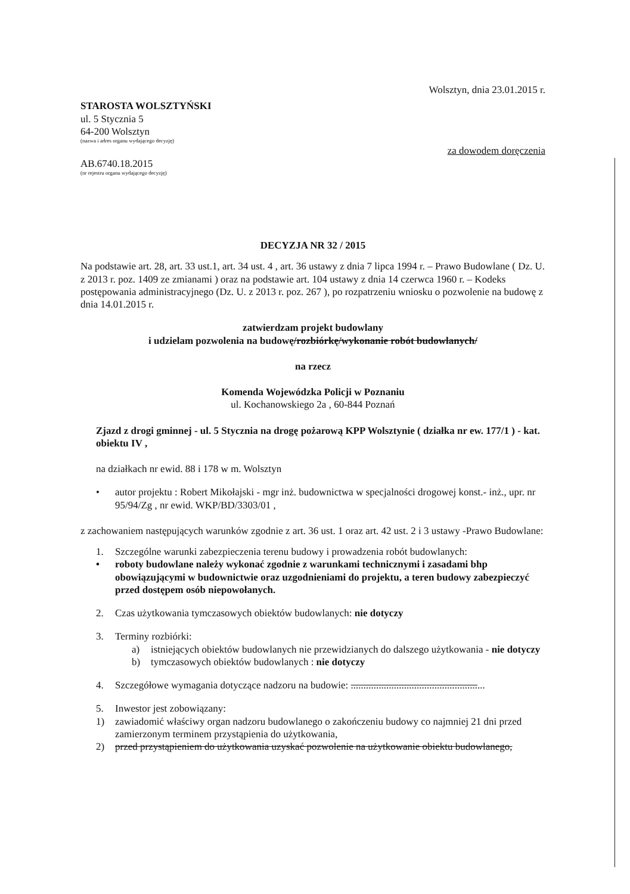Wolsztyn, dnia 23.01.2015 r.
STAROSTA WOLSZTYŃSKI
ul. 5 Stycznia 5
64-200 Wolsztyn
(nazwa i adres organu wydającego decyzję)
za dowodem doręczenia
AB.6740.18.2015
(nr rejestru organu wydającego decyzję)
DECYZJA NR 32 / 2015
Na podstawie art. 28, art. 33 ust.1, art. 34 ust. 4 , art. 36 ustawy z dnia 7 lipca 1994 r. – Prawo Budowlane ( Dz. U. z 2013 r. poz. 1409 ze zmianami ) oraz na podstawie art. 104 ustawy z dnia 14 czerwca 1960 r. – Kodeks postępowania administracyjnego (Dz. U. z 2013 r. poz. 267 ), po rozpatrzeniu wniosku o pozwolenie na budowę z dnia 14.01.2015 r.
zatwierdzam projekt budowlany
i udzielam pozwolenia na budowę/rozbiórkę/wykonanie robót budowlanych/
na rzecz
Komenda Wojewódzka Policji w Poznaniu
ul. Kochanowskiego 2a , 60-844 Poznań
Zjazd z drogi gminnej - ul. 5 Stycznia na drogę pożarową KPP Wolsztynie ( działka nr ew. 177/1 ) - kat. obiektu IV ,
na działkach nr ewid. 88 i 178 w m. Wolsztyn
• autor projektu : Robert Mikołajski - mgr inż. budownictwa w specjalności drogowej konst.- inż., upr. nr 95/94/Zg , nr ewid. WKP/BD/3303/01 ,
z zachowaniem następujących warunków zgodnie z art. 36 ust. 1 oraz art. 42 ust. 2 i 3 ustawy -Prawo Budowlane:
1. Szczególne warunki zabezpieczenia terenu budowy i prowadzenia robót budowlanych:
• roboty budowlane należy wykonać zgodnie z warunkami technicznymi i zasadami bhp obowiązującymi w budownictwie oraz uzgodnieniami do projektu, a teren budowy zabezpieczyć przed dostępem osób niepowołanych.
2. Czas użytkowania tymczasowych obiektów budowlanych: nie dotyczy
3. Terminy rozbiórki:
a) istniejących obiektów budowlanych nie przewidzianych do dalszego użytkowania - nie dotyczy
b) tymczasowych obiektów budowlanych : nie dotyczy
4. Szczegółowe wymagania dotyczące nadzoru na budowie: .....................................................
5. Inwestor jest zobowiązany:
1) zawiadomić właściwy organ nadzoru budowlanego o zakończeniu budowy co najmniej 21 dni przed zamierzonym terminem przystąpienia do użytkowania,
2) przed przystąpieniem do użytkowania uzyskać pozwolenie na użytkowanie obiektu budowlanego,